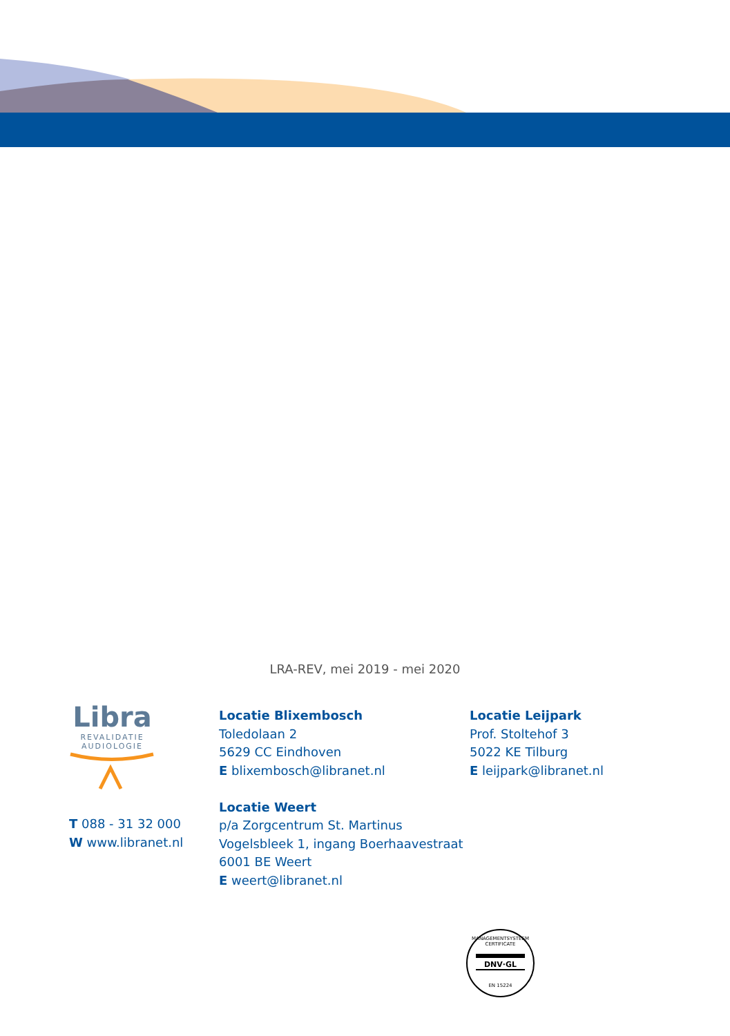LRA-REV, mei 2019 - mei 2020
Libra
REVALIDATIE
AUDIOLOGIE
T 088 - 31 32 000
W www.libranet.nl
Locatie Blixembosch
Toledolaan 2
5629 CC Eindhoven
E blixembosch@libranet.nl
Locatie Weert
p/a Zorgcentrum St. Martinus
Vogelsbleek 1, ingang Boerhaavestraat
6001 BE Weert
E weert@libranet.nl
Locatie Leijpark
Prof. Stoltehof 3
5022 KE Tilburg
E leijpark@libranet.nl
MANAGEMENTSYSTEEM CERTIFICATE
DNV·GL
EN 15224